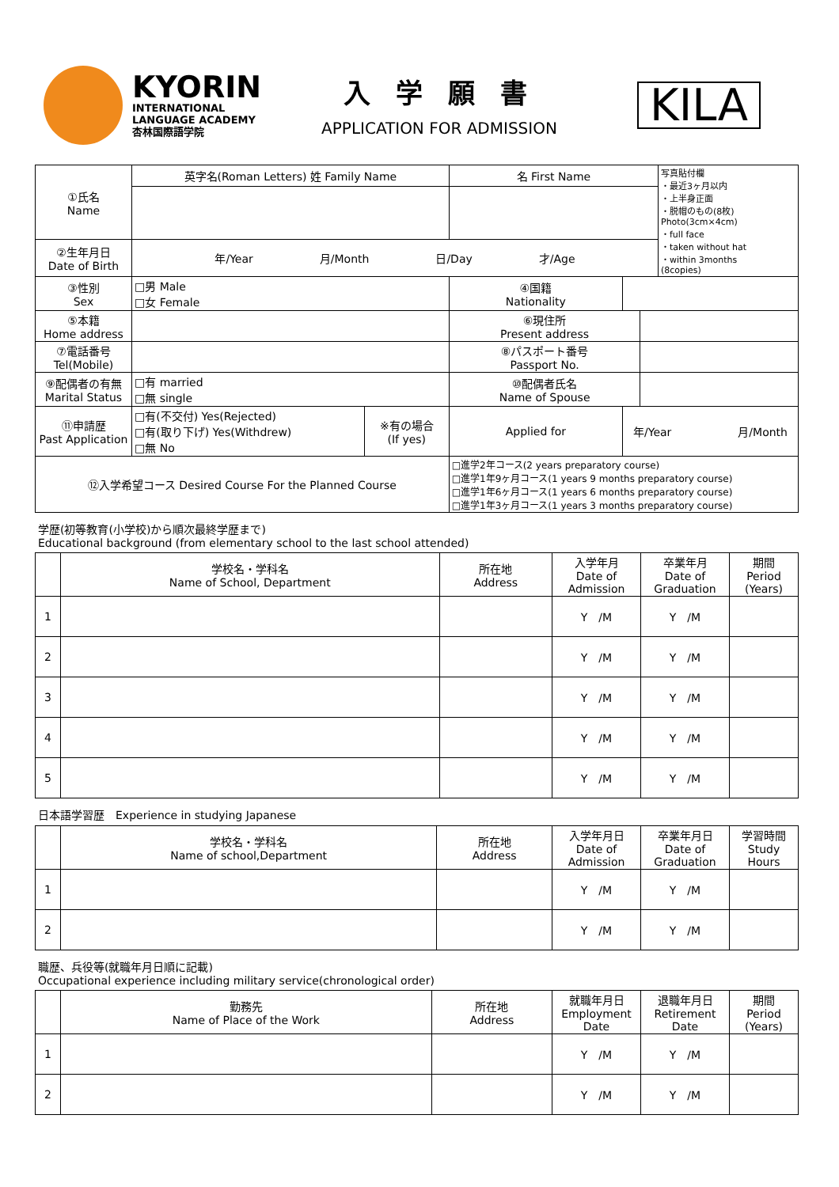KYORIN
INTERNATIONAL
LANGUAGE ACADEMY
杏林国際語学院
入 学 願 書
APPLICATION FOR ADMISSION
KILA
| ①氏名 Name | 英字名(Roman Letters) 姓 Family Name | | 名 First Name | | | 写真貼付欄 ・最近3ヶ月以内 ・上半身正面 ・脱帽のもの(8枚) Photo(3cm×4cm) ・full face ・taken without hat ・within 3months (8copies) |
| ②生年月日 Date of Birth | 年/Year 月/Month 日/Day 才/Age | | | | | |
| ③性別 Sex | □男 Male □女 Female | | ④国籍 Nationality | | | |
| ⑤本籍 Home address | | | ⑥現住所 Present address | | | |
| ⑦電話番号 Tel(Mobile) | | | ⑧パスポート番号 Passport No. | | | |
| ⑨配偶者の有無 Marital Status | □有 married □無 single | | ⑩配偶者氏名 Name of Spouse | | | |
| ⑪申請歴 Past Application | □有(不交付) Yes(Rejected) □有(取り下げ) Yes(Withdrew) □無 No | ※有の場合 (If yes) | Applied for | 年/Year 月/Month | | |
| ⑫入学希望コース Desired Course For the Planned Course | | | □進学2年コース(2 years preparatory course) □進学1年9ヶ月コース(1 years 9 months preparatory course) □進学1年6ヶ月コース(1 years 6 months preparatory course) □進学1年3ヶ月コース(1 years 3 months preparatory course) | | | |
学歴(初等教育(小学校)から順次最終学歴まで)
Educational background (from elementary school to the last school attended)
| | 学校名・学科名 Name of School, Department | 所在地 Address | 入学年月 Date of Admission | 卒業年月 Date of Graduation | 期間 Period (Years) |
| --- | --- | --- | --- | --- | --- |
| 1 | | | Y /M | Y /M | |
| 2 | | | Y /M | Y /M | |
| 3 | | | Y /M | Y /M | |
| 4 | | | Y /M | Y /M | |
| 5 | | | Y /M | Y /M | |
日本語学習歴　Experience in studying Japanese
| | 学校名・学科名 Name of school,Department | 所在地 Address | 入学年月日 Date of Admission | 卒業年月日 Date of Graduation | 学習時間 Study Hours |
| --- | --- | --- | --- | --- | --- |
| 1 | | | Y /M | Y /M | |
| 2 | | | Y /M | Y /M | |
職歴、兵役等(就職年月日順に記載)
Occupational experience including military service(chronological order)
| | 勤務先 Name of Place of the Work | 所在地 Address | 就職年月日 Employment Date | 退職年月日 Retirement Date | 期間 Period (Years) |
| --- | --- | --- | --- | --- | --- |
| 1 | | | Y /M | Y /M | |
| 2 | | | Y /M | Y /M | |